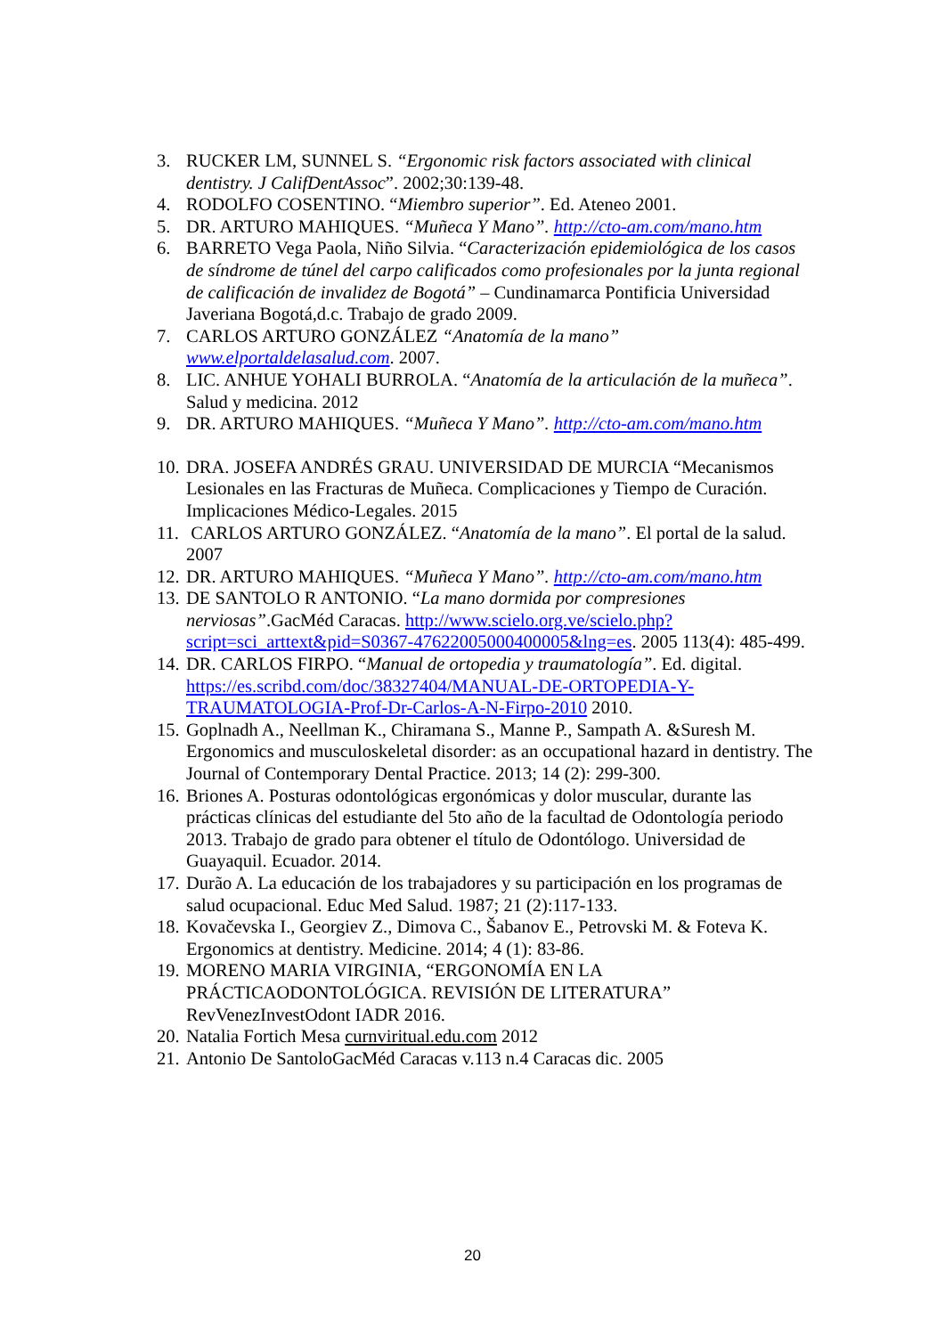3. RUCKER LM, SUNNEL S. “Ergonomic risk factors associated with clinical dentistry. J CalifDentAssoc”. 2002;30:139-48.
4. RODOLFO COSENTINO. “Miembro superior”. Ed. Ateneo 2001.
5. DR. ARTURO MAHIQUES. “Muñeca Y Mano”. http://cto-am.com/mano.htm
6. BARRETO Vega Paola, Niño Silvia. “Caracterización epidemiológica de los casos de síndrome de túnel del carpo calificados como profesionales por la junta regional de calificación de invalidez de Bogotá” – Cundinamarca Pontificia Universidad Javeriana Bogotá,d.c. Trabajo de grado 2009.
7. CARLOS ARTURO GONZÁLEZ “Anatomía de la mano” www.elportaldelasalud.com. 2007.
8. LIC. ANHUE YOHALI BURROLA. “Anatomía de la articulación de la muñeca”. Salud y medicina. 2012
9. DR. ARTURO MAHIQUES. “Muñeca Y Mano”. http://cto-am.com/mano.htm
10. DRA. JOSEFA ANDRÉS GRAU. UNIVERSIDAD DE MURCIA “Mecanismos Lesionales en las Fracturas de Muñeca. Complicaciones y Tiempo de Curación. Implicaciones Médico-Legales. 2015
11. CARLOS ARTURO GONZÁLEZ. “Anatomía de la mano”. El portal de la salud. 2007
12. DR. ARTURO MAHIQUES. “Muñeca Y Mano”. http://cto-am.com/mano.htm
13. DE SANTOLO R ANTONIO. “La mano dormida por compresiones nerviosas”.GacMéd Caracas. http://www.scielo.org.ve/scielo.php?script=sci_arttext&pid=S0367-47622005000400005&lng=es. 2005 113(4): 485-499.
14. DR. CARLOS FIRPO. “Manual de ortopedia y traumatología”. Ed. digital. https://es.scribd.com/doc/38327404/MANUAL-DE-ORTOPEDIA-Y-TRAUMATOLOGIA-Prof-Dr-Carlos-A-N-Firpo-2010 2010.
15. Goplnadh A., Neellman K., Chiramana S., Manne P., Sampath A. &Suresh M. Ergonomics and musculoskeletal disorder: as an occupational hazard in dentistry. The Journal of Contemporary Dental Practice. 2013; 14 (2): 299-300.
16. Briones A. Posturas odontológicas ergonómicas y dolor muscular, durante las prácticas clínicas del estudiante del 5to año de la facultad de Odontología periodo 2013. Trabajo de grado para obtener el título de Odontólogo. Universidad de Guayaquil. Ecuador. 2014.
17. Durão A. La educación de los trabajadores y su participación en los programas de salud ocupacional. Educ Med Salud. 1987; 21 (2):117-133.
18. Kovačevska I., Georgiev Z., Dimova C., Šabanov E., Petrovski M. & Foteva K. Ergonomics at dentistry. Medicine. 2014; 4 (1): 83-86.
19. MORENO MARIA VIRGINIA, “ERGONOMÍA EN LA PRÁCTICAODONTOLÓGICA. REVISIÓN DE LITERATURA” RevVenezInvestOdont IADR 2016.
20. Natalia Fortich Mesa curnviritual.edu.com 2012
21. Antonio De SantoloGacMéd Caracas v.113 n.4 Caracas dic. 2005
20